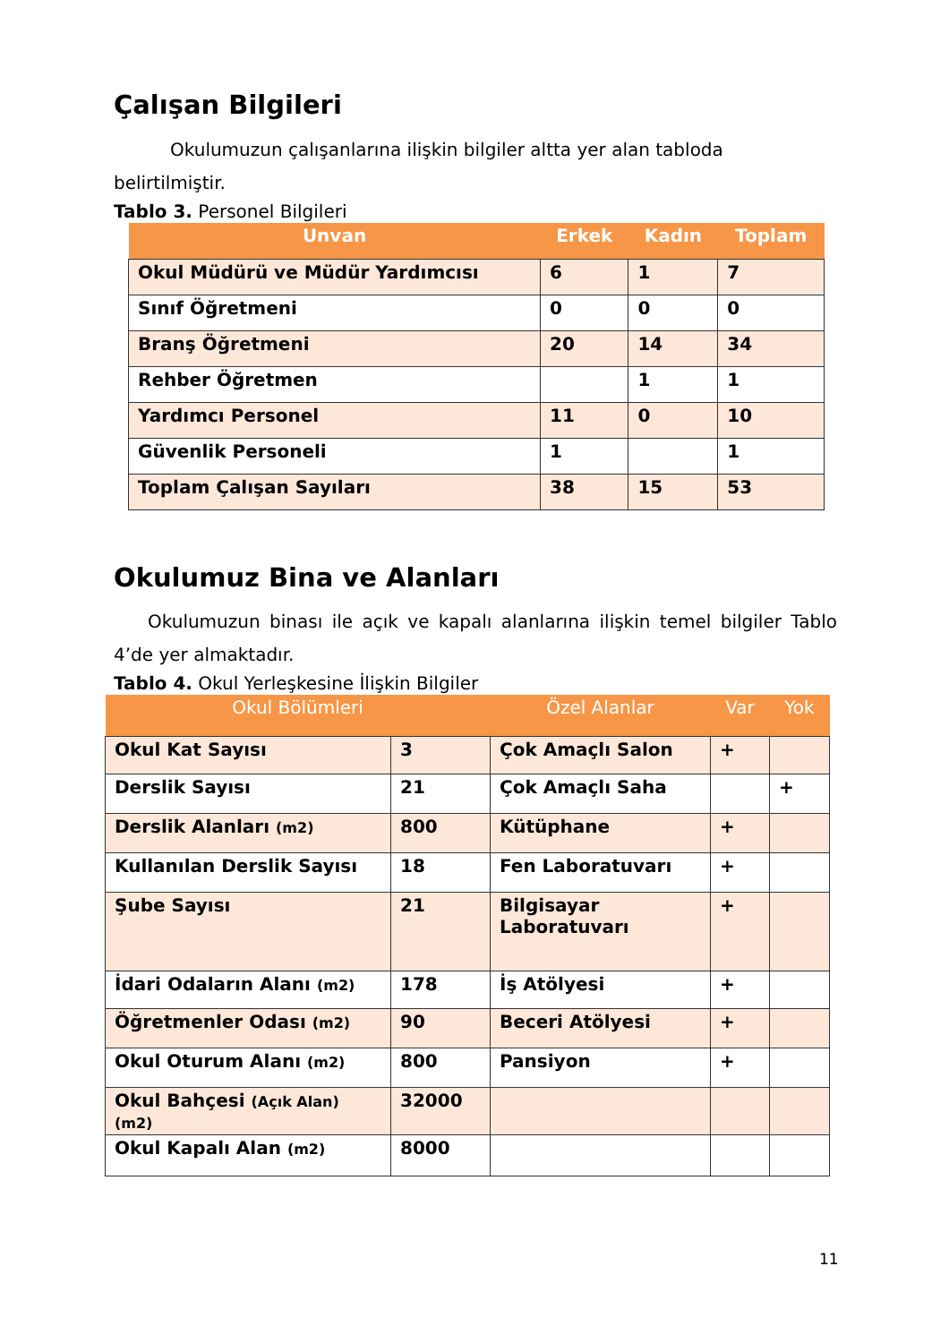Çalışan Bilgileri
Okulumuzun çalışanlarına ilişkin bilgiler altta yer alan tabloda belirtilmiştir.
Tablo 3. Personel Bilgileri
| Unvan | Erkek | Kadın | Toplam |
| --- | --- | --- | --- |
| Okul Müdürü ve Müdür Yardımcısı | 6 | 1 | 7 |
| Sınıf Öğretmeni | 0 | 0 | 0 |
| Branş Öğretmeni | 20 | 14 | 34 |
| Rehber Öğretmen | | 1 | 1 |
| Yardımcı Personel | 11 | 0 | 10 |
| Güvenlik Personeli | 1 | | 1 |
| Toplam Çalışan Sayıları | 38 | 15 | 53 |
Okulumuz Bina ve Alanları
Okulumuzun binası ile açık ve kapalı alanlarına ilişkin temel bilgiler Tablo 4’de yer almaktadır.
Tablo 4. Okul Yerleşkesine İlişkin Bilgiler
| Okul Bölümleri | | Özel Alanlar | Var | Yok |
| --- | --- | --- | --- | --- |
| Okul Kat Sayısı | 3 | Çok Amaçlı Salon | + | |
| Derslik Sayısı | 21 | Çok Amaçlı Saha | | + |
| Derslik Alanları (m2) | 800 | Kütüphane | + | |
| Kullanılan Derslik Sayısı | 18 | Fen Laboratuvarı | + | |
| Şube Sayısı | 21 | Bilgisayar Laboratuvarı | + | |
| İdari Odaların Alanı (m2) | 178 | İş Atölyesi | + | |
| Öğretmenler Odası (m2) | 90 | Beceri Atölyesi | + | |
| Okul Oturum Alanı (m2) | 800 | Pansiyon | + | |
| Okul Bahçesi (Açık Alan) (m2) | 32000 | | | |
| Okul Kapalı Alan (m2) | 8000 | | | |
11